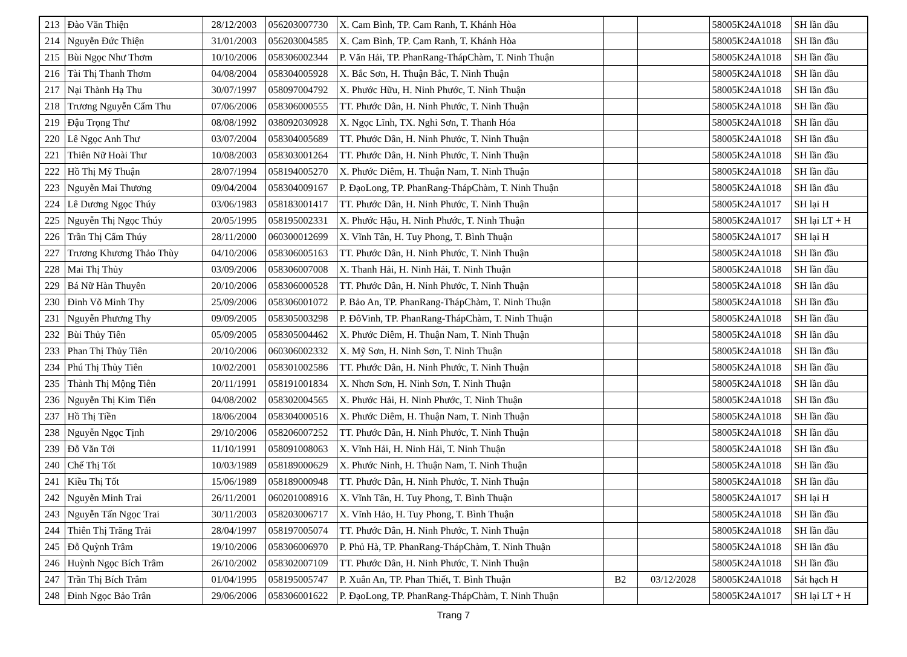| 213 | Đào Văn Thiện | 28/12/2003 | 056203007730 | X. Cam Bình, TP. Cam Ranh, T. Khánh Hòa | | | 58005K24A1018 | SH lần đầu |
| 214 | Nguyễn Đức Thiện | 31/01/2003 | 056203004585 | X. Cam Bình, TP. Cam Ranh, T. Khánh Hòa | | | 58005K24A1018 | SH lần đầu |
| 215 | Bùi Ngọc Như Thơm | 10/10/2006 | 058306002344 | P. Văn Hải, TP. PhanRang-ThápChàm, T. Ninh Thuận | | | 58005K24A1018 | SH lần đầu |
| 216 | Tài Thị Thanh Thơm | 04/08/2004 | 058304005928 | X. Bắc Sơn, H. Thuận Bắc, T. Ninh Thuận | | | 58005K24A1018 | SH lần đầu |
| 217 | Nại Thành Hạ Thu | 30/07/1997 | 058097004792 | X. Phước Hữu, H. Ninh Phước, T. Ninh Thuận | | | 58005K24A1018 | SH lần đầu |
| 218 | Trương Nguyễn Cẩm Thu | 07/06/2006 | 058306000555 | TT. Phước Dân, H. Ninh Phước, T. Ninh Thuận | | | 58005K24A1018 | SH lần đầu |
| 219 | Đậu Trọng Thư | 08/08/1992 | 038092030928 | X. Ngọc Lĩnh, TX. Nghi Sơn, T. Thanh Hóa | | | 58005K24A1018 | SH lần đầu |
| 220 | Lê Ngọc Anh Thư | 03/07/2004 | 058304005689 | TT. Phước Dân, H. Ninh Phước, T. Ninh Thuận | | | 58005K24A1018 | SH lần đầu |
| 221 | Thiên Nữ Hoài Thư | 10/08/2003 | 058303001264 | TT. Phước Dân, H. Ninh Phước, T. Ninh Thuận | | | 58005K24A1018 | SH lần đầu |
| 222 | Hồ Thị Mỹ Thuận | 28/07/1994 | 058194005270 | X. Phước Diêm, H. Thuận Nam, T. Ninh Thuận | | | 58005K24A1018 | SH lần đầu |
| 223 | Nguyễn Mai Thương | 09/04/2004 | 058304009167 | P. ĐạoLong, TP. PhanRang-ThápChàm, T. Ninh Thuận | | | 58005K24A1018 | SH lần đầu |
| 224 | Lê Dương Ngọc Thúy | 03/06/1983 | 058183001417 | TT. Phước Dân, H. Ninh Phước, T. Ninh Thuận | | | 58005K24A1017 | SH lại H |
| 225 | Nguyễn Thị Ngọc Thúy | 20/05/1995 | 058195002331 | X. Phước Hậu, H. Ninh Phước, T. Ninh Thuận | | | 58005K24A1017 | SH lại LT + H |
| 226 | Trần Thị Cẩm Thúy | 28/11/2000 | 060300012699 | X. Vĩnh Tân, H. Tuy Phong, T. Bình Thuận | | | 58005K24A1017 | SH lại H |
| 227 | Trương Khương Thảo Thùy | 04/10/2006 | 058306005163 | TT. Phước Dân, H. Ninh Phước, T. Ninh Thuận | | | 58005K24A1018 | SH lần đầu |
| 228 | Mai Thị Thủy | 03/09/2006 | 058306007008 | X. Thanh Hải, H. Ninh Hải, T. Ninh Thuận | | | 58005K24A1018 | SH lần đầu |
| 229 | Bá Nữ Hàn Thuyên | 20/10/2006 | 058306000528 | TT. Phước Dân, H. Ninh Phước, T. Ninh Thuận | | | 58005K24A1018 | SH lần đầu |
| 230 | Đinh Võ Minh Thy | 25/09/2006 | 058306001072 | P. Bảo An, TP. PhanRang-ThápChàm, T. Ninh Thuận | | | 58005K24A1018 | SH lần đầu |
| 231 | Nguyễn Phương Thy | 09/09/2005 | 058305003298 | P. ĐôVinh, TP. PhanRang-ThápChàm, T. Ninh Thuận | | | 58005K24A1018 | SH lần đầu |
| 232 | Bùi Thủy Tiên | 05/09/2005 | 058305004462 | X. Phước Diêm, H. Thuận Nam, T. Ninh Thuận | | | 58005K24A1018 | SH lần đầu |
| 233 | Phan Thị Thủy Tiên | 20/10/2006 | 060306002332 | X. Mỹ Sơn, H. Ninh Sơn, T. Ninh Thuận | | | 58005K24A1018 | SH lần đầu |
| 234 | Phú Thị Thủy Tiên | 10/02/2001 | 058301002586 | TT. Phước Dân, H. Ninh Phước, T. Ninh Thuận | | | 58005K24A1018 | SH lần đầu |
| 235 | Thành Thị Mộng Tiên | 20/11/1991 | 058191001834 | X. Nhơn Sơn, H. Ninh Sơn, T. Ninh Thuận | | | 58005K24A1018 | SH lần đầu |
| 236 | Nguyễn Thị Kim Tiến | 04/08/2002 | 058302004565 | X. Phước Hải, H. Ninh Phước, T. Ninh Thuận | | | 58005K24A1018 | SH lần đầu |
| 237 | Hồ Thị Tiền | 18/06/2004 | 058304000516 | X. Phước Diêm, H. Thuận Nam, T. Ninh Thuận | | | 58005K24A1018 | SH lần đầu |
| 238 | Nguyễn Ngọc Tịnh | 29/10/2006 | 058206007252 | TT. Phước Dân, H. Ninh Phước, T. Ninh Thuận | | | 58005K24A1018 | SH lần đầu |
| 239 | Đỗ Văn Tới | 11/10/1991 | 058091008063 | X. Vĩnh Hải, H. Ninh Hải, T. Ninh Thuận | | | 58005K24A1018 | SH lần đầu |
| 240 | Chế Thị Tốt | 10/03/1989 | 058189000629 | X. Phước Ninh, H. Thuận Nam, T. Ninh Thuận | | | 58005K24A1018 | SH lần đầu |
| 241 | Kiều Thị Tốt | 15/06/1989 | 058189000948 | TT. Phước Dân, H. Ninh Phước, T. Ninh Thuận | | | 58005K24A1018 | SH lần đầu |
| 242 | Nguyễn Minh Trai | 26/11/2001 | 060201008916 | X. Vĩnh Tân, H. Tuy Phong, T. Bình Thuận | | | 58005K24A1017 | SH lại H |
| 243 | Nguyễn Tấn Ngọc Trai | 30/11/2003 | 058203006717 | X. Vĩnh Hảo, H. Tuy Phong, T. Bình Thuận | | | 58005K24A1018 | SH lần đầu |
| 244 | Thiên Thị Trăng Trải | 28/04/1997 | 058197005074 | TT. Phước Dân, H. Ninh Phước, T. Ninh Thuận | | | 58005K24A1018 | SH lần đầu |
| 245 | Đỗ Quỳnh Trâm | 19/10/2006 | 058306006970 | P. Phủ Hà, TP. PhanRang-ThápChàm, T. Ninh Thuận | | | 58005K24A1018 | SH lần đầu |
| 246 | Huỳnh Ngọc Bích Trâm | 26/10/2002 | 058302007109 | TT. Phước Dân, H. Ninh Phước, T. Ninh Thuận | | | 58005K24A1018 | SH lần đầu |
| 247 | Trần Thị Bích Trâm | 01/04/1995 | 058195005747 | P. Xuân An, TP. Phan Thiết, T. Bình Thuận | B2 | 03/12/2028 | 58005K24A1018 | Sát hạch H |
| 248 | Đinh Ngọc Bảo Trân | 29/06/2006 | 058306001622 | P. ĐạoLong, TP. PhanRang-ThápChàm, T. Ninh Thuận | | | 58005K24A1017 | SH lại LT + H |
Trang 7